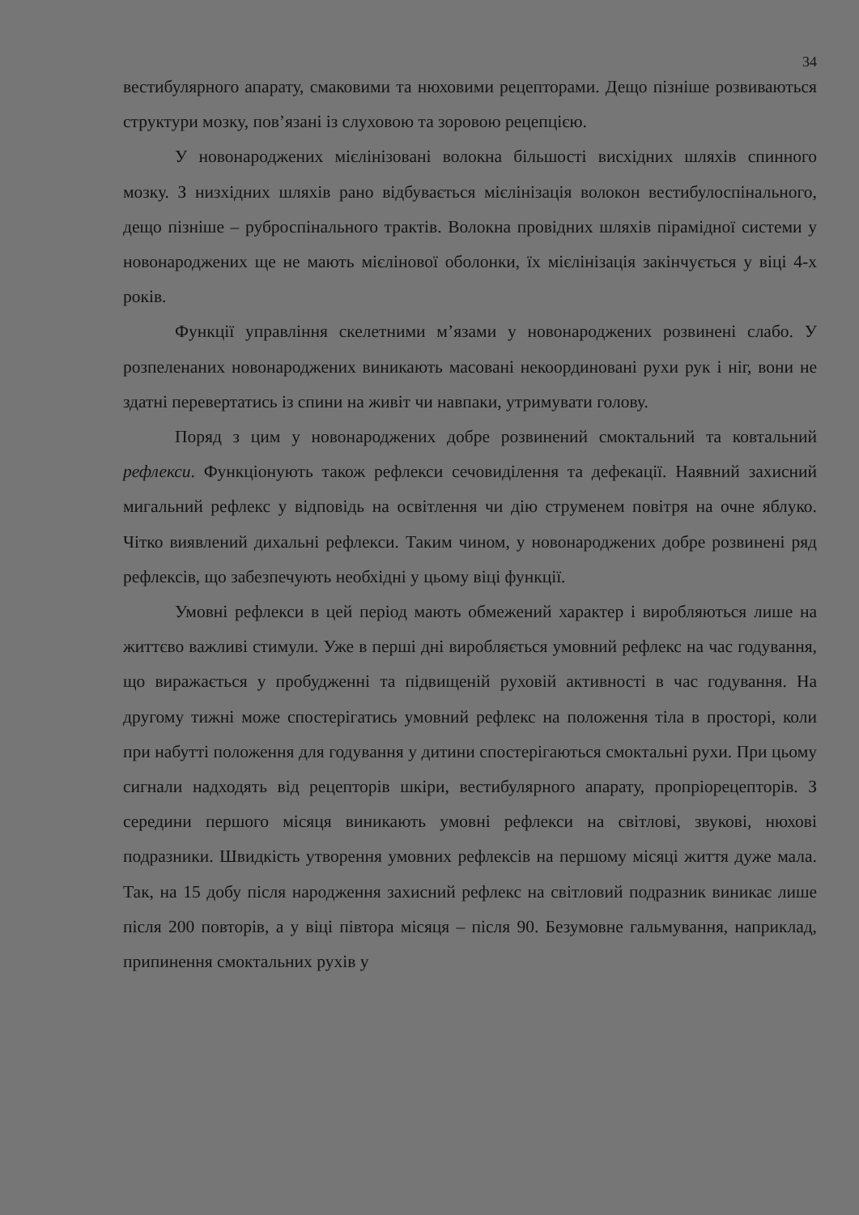34
вестибулярного апарату, смаковими та нюховими рецепторами. Дещо пізніше розвиваються структури мозку, пов’язані із слуховою та зоровою рецепцією.
У новонароджених мієлінізовані волокна більшості висхідних шляхів спинного мозку. З низхідних шляхів рано відбувається мієлінізація волокон вестибулоспінального, дещо пізніше – руброспінального трактів. Волокна провідних шляхів пірамідної системи у новонароджених ще не мають мієлінової оболонки, їх мієлінізація закінчується у віці 4-х років.
Функції управління скелетними м’язами у новонароджених розвинені слабо. У розпеленаних новонароджених виникають масовані некоординовані рухи рук і ніг, вони не здатні перевертатись із спини на живіт чи навпаки, утримувати голову.
Поряд з цим у новонароджених добре розвинений смоктальний та ковтальний рефлекси. Функціонують також рефлекси сечовиділення та дефекації. Наявний захисний мигальний рефлекс у відповідь на освітлення чи дію струменем повітря на очне яблуко. Чітко виявлений дихальні рефлекси. Таким чином, у новонароджених добре розвинені ряд рефлексів, що забезпечують необхідні у цьому віці функції.
Умовні рефлекси в цей період мають обмежений характер і виробляються лише на життєво важливі стимули. Уже в перші дні виробляється умовний рефлекс на час годування, що виражається у пробудженні та підвищеній руховій активності в час годування. На другому тижні може спостерігатись умовний рефлекс на положення тіла в просторі, коли при набутті положення для годування у дитини спостерігаються смоктальні рухи. При цьому сигнали надходять від рецепторів шкіри, вестибулярного апарату, пропріорецепторів. З середини першого місяця виникають умовні рефлекси на світлові, звукові, нюхові подразники. Швидкість утворення умовних рефлексів на першому місяці життя дуже мала. Так, на 15 добу після народження захисний рефлекс на світловий подразник виникає лише після 200 повторів, а у віці півтора місяця – після 90. Безумовне гальмування, наприклад, припинення смоктальних рухів у